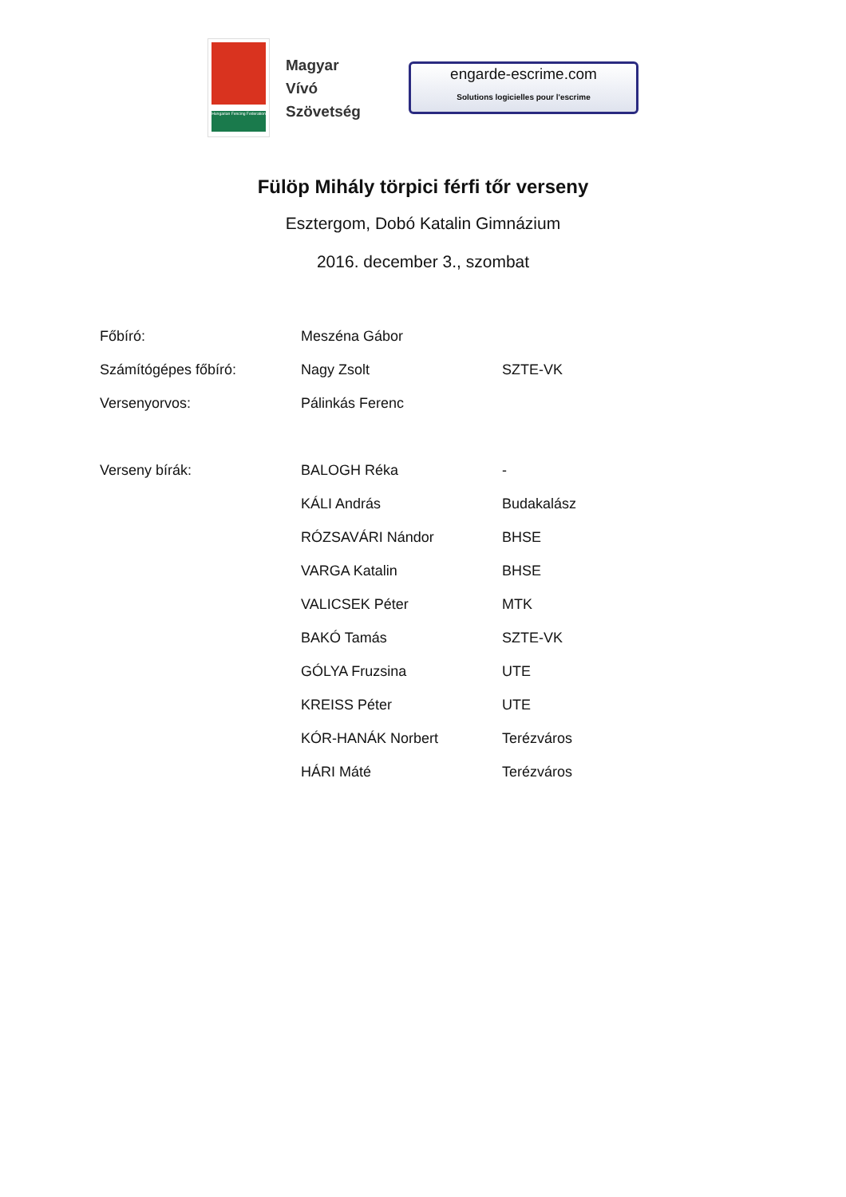Hungarian Fencing Federation
Magyar
Vívó
Szövetség
engarde-escrime.com
Solutions logicielles pour l'escrime
Fülöp Mihály törpici férfi tőr verseny
Esztergom, Dobó Katalin Gimnázium
2016. december 3., szombat
| Főbíró: | Meszéna Gábor | |
| Számítógépes főbíró: | Nagy Zsolt | SZTE-VK |
| Versenyorvos: | Pálinkás Ferenc | |
| Verseny bírák: | BALOGH Réka | - |
| | KÁLI András | Budakalász |
| | RÓZSAVÁRI Nándor | BHSE |
| | VARGA Katalin | BHSE |
| | VALICSEK Péter | MTK |
| | BAKÓ Tamás | SZTE-VK |
| | GÓLYA Fruzsina | UTE |
| | KREISS Péter | UTE |
| | KÓR-HANÁK Norbert | Terézváros |
| | HÁRI Máté | Terézváros |